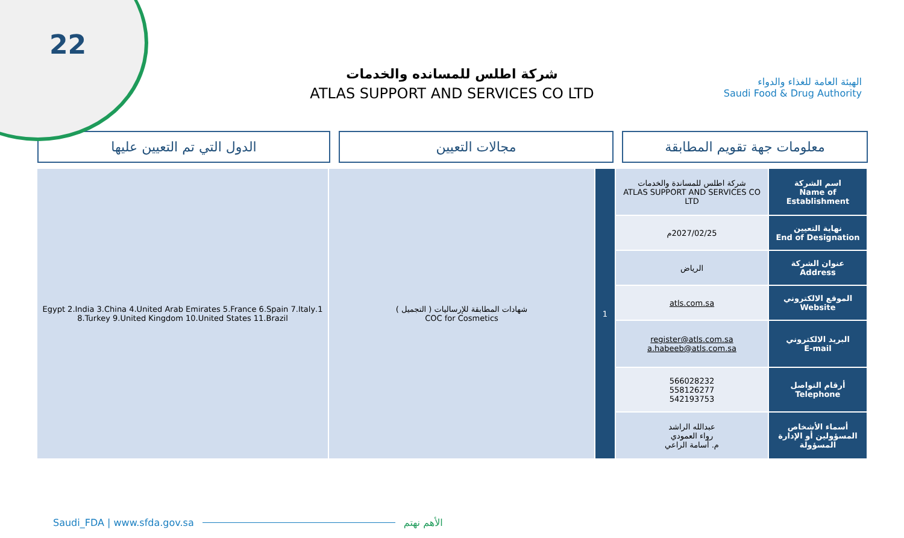22
الهيئة العامة للغذاء والدواء
Saudi Food & Drug Authority
شركة اطلس للمسانده والخدمات
ATLAS SUPPORT AND SERVICES CO LTD
معلومات جهة تقويم المطابقة مجالات التعيين الدول التي تم التعيين عليها
| اسم الشركة Name of Establishment | شركة اطلس للمساندة والخدمات ATLAS SUPPORT AND SERVICES CO LTD | 1 | شهادات المطابقة للإرساليات ( التجميل ) COC for Cosmetics | 1.Egypt 2.India 3.China 4.United Arab Emirates 5.France 6.Spain 7.Italy 8.Turkey 9.United Kingdom 10.United States 11.Brazil |
| نهاية التعيين End of Designation | 2027/02/25م | | | |
| عنوان الشركة Address | الرياض | | | |
| الموقع الالكتروني Website | atls.com.sa | | | |
| البريد الالكتروني E-mail | register@atls.com.sa a.habeeb@atls.com.sa | | | |
| أرقام التواصل Telephone | 566028232 558126277 542193753 | | | |
| أسماء الأشخاص المسؤولين أو الإدارة المسؤولة | عبدالله الراشد رواء العمودي م. أسامة الراعي | | | |
Saudi_FDA | www.sfda.gov.sa الأهم نهتم